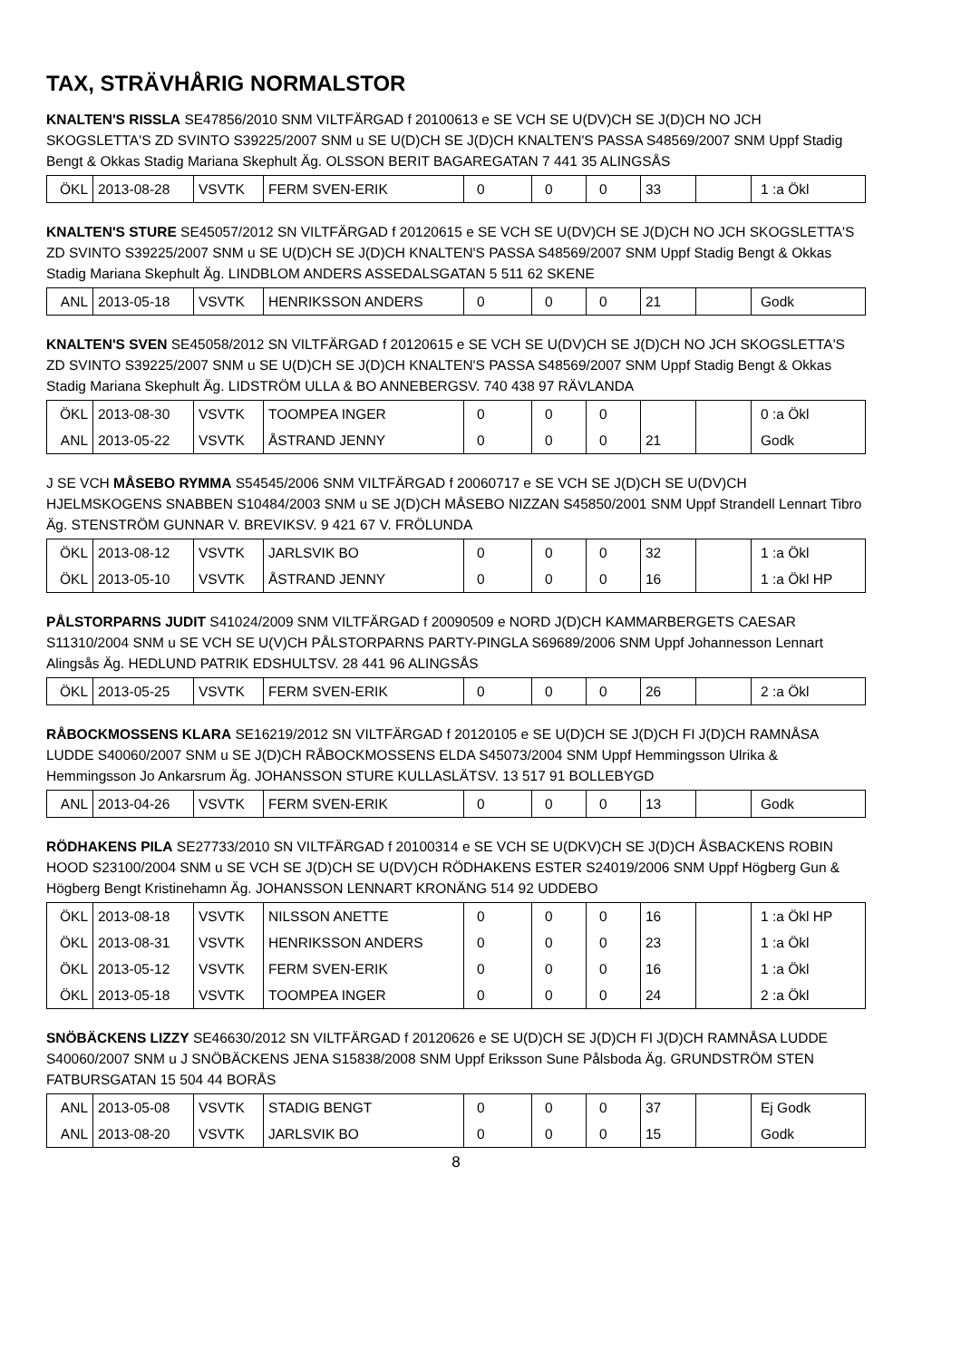TAX, STRÄVHÅRIG NORMALSTOR
KNALTEN'S RISSLA SE47856/2010 SNM VILTFÄRGAD f 20100613 e SE VCH SE U(DV)CH SE J(D)CH NO JCH SKOGSLETTA'S ZD SVINTO S39225/2007 SNM u SE U(D)CH SE J(D)CH KNALTEN'S PASSA S48569/2007 SNM Uppf Stadig Bengt & Okkas Stadig Mariana Skephult Äg. OLSSON BERIT BAGAREGATAN 7 441 35 ALINGSÅS
| ÖKL | 2013-08-28 | VSVTK | FERM SVEN-ERIK | 0 | 0 | 0 | 33 | | 1 :a Ökl |
KNALTEN'S STURE SE45057/2012 SN VILTFÄRGAD f 20120615 e SE VCH SE U(DV)CH SE J(D)CH NO JCH SKOGSLETTA'S ZD SVINTO S39225/2007 SNM u SE U(D)CH SE J(D)CH KNALTEN'S PASSA S48569/2007 SNM Uppf Stadig Bengt & Okkas Stadig Mariana Skephult Äg. LINDBLOM ANDERS ASSEDALSGATAN 5 511 62 SKENE
| ANL | 2013-05-18 | VSVTK | HENRIKSSON ANDERS | 0 | 0 | 0 | 21 | | Godk |
KNALTEN'S SVEN SE45058/2012 SN VILTFÄRGAD f 20120615 e SE VCH SE U(DV)CH SE J(D)CH NO JCH SKOGSLETTA'S ZD SVINTO S39225/2007 SNM u SE U(D)CH SE J(D)CH KNALTEN'S PASSA S48569/2007 SNM Uppf Stadig Bengt & Okkas Stadig Mariana Skephult Äg. LIDSTRÖM ULLA & BO ANNEBERGSV. 740 438 97 RÄVLANDA
| ÖKL | 2013-08-30 | VSVTK | TOOMPEA INGER | 0 | 0 | 0 | | | 0 :a Ökl |
| ANL | 2013-05-22 | VSVTK | ÅSTRAND JENNY | 0 | 0 | 0 | 21 | | Godk |
J SE VCH MÅSEBO RYMMA S54545/2006 SNM VILTFÄRGAD f 20060717 e SE VCH SE J(D)CH SE U(DV)CH HJELMSKOGENS SNABBEN S10484/2003 SNM u SE J(D)CH MÅSEBO NIZZAN S45850/2001 SNM Uppf Strandell Lennart Tibro Äg. STENSTRÖM GUNNAR V. BREVIKSV. 9 421 67 V. FRÖLUNDA
| ÖKL | 2013-08-12 | VSVTK | JARLSVIK BO | 0 | 0 | 0 | 32 | | 1 :a Ökl |
| ÖKL | 2013-05-10 | VSVTK | ÅSTRAND JENNY | 0 | 0 | 0 | 16 | | 1 :a Ökl HP |
PÅLSTORPARNS JUDIT S41024/2009 SNM VILTFÄRGAD f 20090509 e NORD J(D)CH KAMMARBERGETS CAESAR S11310/2004 SNM u SE VCH SE U(V)CH PÅLSTORPARNS PARTY-PINGLA S69689/2006 SNM Uppf Johannesson Lennart Alingsås Äg. HEDLUND PATRIK EDSHULTSV. 28 441 96 ALINGSÅS
| ÖKL | 2013-05-25 | VSVTK | FERM SVEN-ERIK | 0 | 0 | 0 | 26 | | 2 :a Ökl |
RÅBOCKMOSSENS KLARA SE16219/2012 SN VILTFÄRGAD f 20120105 e SE U(D)CH SE J(D)CH FI J(D)CH RAMNÅSA LUDDE S40060/2007 SNM u SE J(D)CH RÅBOCKMOSSENS ELDA S45073/2004 SNM Uppf Hemmingsson Ulrika & Hemmingsson Jo Ankarsrum Äg. JOHANSSON STURE KULLASLÄTSV. 13 517 91 BOLLEBYGD
| ANL | 2013-04-26 | VSVTK | FERM SVEN-ERIK | 0 | 0 | 0 | 13 | | Godk |
RÖDHAKENS PILA SE27733/2010 SN VILTFÄRGAD f 20100314 e SE VCH SE U(DKV)CH SE J(D)CH ÅSBACKENS ROBIN HOOD S23100/2004 SNM u SE VCH SE J(D)CH SE U(DV)CH RÖDHAKENS ESTER S24019/2006 SNM Uppf Högberg Gun & Högberg Bengt Kristinehamn Äg. JOHANSSON LENNART KRONÄNG 514 92 UDDEBO
| ÖKL | 2013-08-18 | VSVTK | NILSSON ANETTE | 0 | 0 | 0 | 16 | | 1 :a Ökl HP |
| ÖKL | 2013-08-31 | VSVTK | HENRIKSSON ANDERS | 0 | 0 | 0 | 23 | | 1 :a Ökl |
| ÖKL | 2013-05-12 | VSVTK | FERM SVEN-ERIK | 0 | 0 | 0 | 16 | | 1 :a Ökl |
| ÖKL | 2013-05-18 | VSVTK | TOOMPEA INGER | 0 | 0 | 0 | 24 | | 2 :a Ökl |
SNÖBÄCKENS LIZZY SE46630/2012 SN VILTFÄRGAD f 20120626 e SE U(D)CH SE J(D)CH FI J(D)CH RAMNÅSA LUDDE S40060/2007 SNM u J SNÖBÄCKENS JENA S15838/2008 SNM Uppf Eriksson Sune Pålsboda Äg. GRUNDSTRÖM STEN FATBURSGATAN 15 504 44 BORÅS
| ANL | 2013-05-08 | VSVTK | STADIG BENGT | 0 | 0 | 0 | 37 | | Ej Godk |
| ANL | 2013-08-20 | VSVTK | JARLSVIK BO | 0 | 0 | 0 | 15 | | Godk |
8